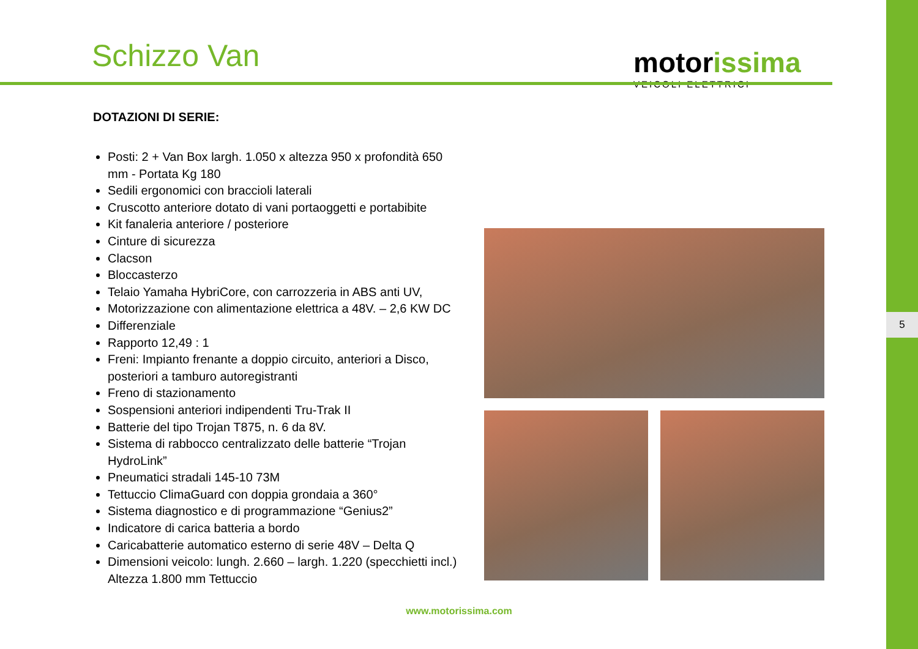Schizzo Van motorissima
VEICOLI ELETTRICI
DOTAZIONI DI SERIE:
Posti: 2 + Van Box largh. 1.050 x altezza 950 x profondità 650 mm - Portata Kg 180
Sedili ergonomici con braccioli laterali
Cruscotto anteriore dotato di vani portaoggetti e portabibite
Kit fanaleria anteriore / posteriore
Cinture di sicurezza
Clacson
Bloccasterzo
Telaio Yamaha HybriCore, con carrozzeria in ABS anti UV,
Motorizzazione con alimentazione elettrica a 48V. – 2,6 KW DC
Differenziale
Rapporto 12,49 : 1
Freni: Impianto frenante a doppio circuito, anteriori a Disco, posteriori a tamburo autoregistranti
Freno di stazionamento
Sospensioni anteriori indipendenti Tru-Trak II
Batterie del tipo Trojan T875, n. 6 da 8V.
Sistema di rabbocco centralizzato delle batterie “Trojan HydroLink”
Pneumatici stradali 145-10 73M
Tettuccio ClimaGuard con doppia grondaia a 360°
Sistema diagnostico e di programmazione “Genius2”
Indicatore di carica batteria a bordo
Caricabatterie automatico esterno di serie 48V – Delta Q
Dimensioni veicolo: lungh. 2.660 – largh. 1.220 (specchietti incl.) Altezza 1.800 mm Tettuccio
www.motorissima.com
5